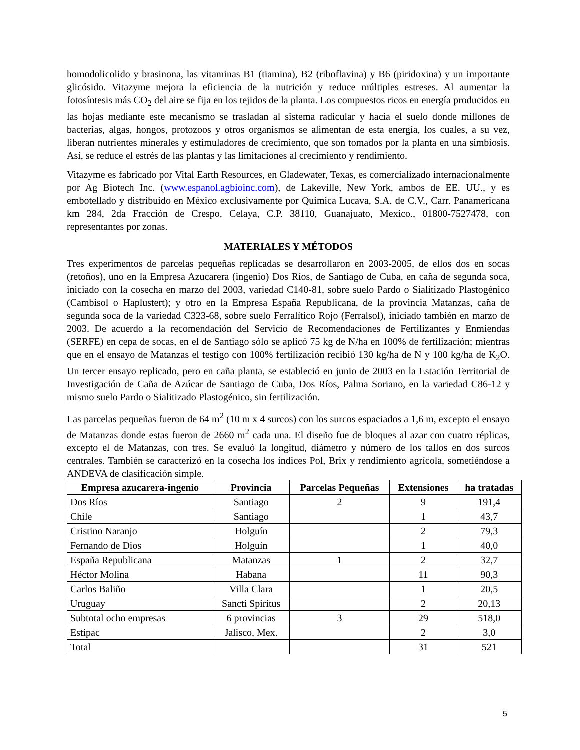homodolicolido y brasinona, las vitaminas B1 (tiamina), B2 (riboflavina) y B6 (piridoxina) y un importante glicósido. Vitazyme mejora la eficiencia de la nutrición y reduce múltiples estreses. Al aumentar la fotosíntesis más CO<sub>2</sub> del aire se fija en los tejidos de la planta. Los compuestos ricos en energía producidos en las hojas mediante este mecanismo se trasladan al sistema radicular y hacia el suelo donde millones de bacterias, algas, hongos, protozoos y otros organismos se alimentan de esta energía, los cuales, a su vez, liberan nutrientes minerales y estimuladores de crecimiento, que son tomados por la planta en una simbiosis. Así, se reduce el estrés de las plantas y las limitaciones al crecimiento y rendimiento.
Vitazyme es fabricado por Vital Earth Resources, en Gladewater, Texas, es comercializado internacionalmente por Ag Biotech Inc. (www.espanol.agbioinc.com), de Lakeville, New York, ambos de EE. UU., y es embotellado y distribuido en México exclusivamente por Quimica Lucava, S.A. de C.V., Carr. Panamericana km 284, 2da Fracción de Crespo, Celaya, C.P. 38110, Guanajuato, Mexico., 01800-7527478, con representantes por zonas.
MATERIALES Y MÉTODOS
Tres experimentos de parcelas pequeñas replicadas se desarrollaron en 2003-2005, de ellos dos en socas (retoños), uno en la Empresa Azucarera (ingenio) Dos Ríos, de Santiago de Cuba, en caña de segunda soca, iniciado con la cosecha en marzo del 2003, variedad C140-81, sobre suelo Pardo o Sialitizado Plastogénico (Cambisol o Haplustert); y otro en la Empresa España Republicana, de la provincia Matanzas, caña de segunda soca de la variedad C323-68, sobre suelo Ferralítico Rojo (Ferralsol), iniciado también en marzo de 2003. De acuerdo a la recomendación del Servicio de Recomendaciones de Fertilizantes y Enmiendas (SERFE) en cepa de socas, en el de Santiago sólo se aplicó 75 kg de N/ha en 100% de fertilización; mientras que en el ensayo de Matanzas el testigo con 100% fertilización recibió 130 kg/ha de N y 100 kg/ha de K<sub>2</sub>O. Un tercer ensayo replicado, pero en caña planta, se estableció en junio de 2003 en la Estación Territorial de Investigación de Caña de Azúcar de Santiago de Cuba, Dos Ríos, Palma Soriano, en la variedad C86-12 y mismo suelo Pardo o Sialitizado Plastogénico, sin fertilización.
Las parcelas pequeñas fueron de 64 m<sup>2</sup> (10 m x 4 surcos) con los surcos espaciados a 1,6 m, excepto el ensayo de Matanzas donde estas fueron de 2660 m<sup>2</sup> cada una. El diseño fue de bloques al azar con cuatro réplicas, excepto el de Matanzas, con tres. Se evaluó la longitud, diámetro y número de los tallos en dos surcos centrales. También se caracterizó en la cosecha los índices Pol, Brix y rendimiento agrícola, sometiéndose a ANDEVA de clasificación simple.
| Empresa azucarera-ingenio | Provincia | Parcelas Pequeñas | Extensiones | ha tratadas |
| --- | --- | --- | --- | --- |
| Dos Ríos | Santiago | 2 | 9 | 191,4 |
| Chile | Santiago | | 1 | 43,7 |
| Cristino Naranjo | Holguín | | 2 | 79,3 |
| Fernando de Dios | Holguín | | 1 | 40,0 |
| España Republicana | Matanzas | 1 | 2 | 32,7 |
| Héctor Molina | Habana | | 11 | 90,3 |
| Carlos Baliño | Villa Clara | | 1 | 20,5 |
| Uruguay | Sancti Spiritus | | 2 | 20,13 |
| Subtotal ocho empresas | 6 provincias | 3 | 29 | 518,0 |
| Estipac | Jalisco, Mex. | | 2 | 3,0 |
| Total | | | 31 | 521 |
5